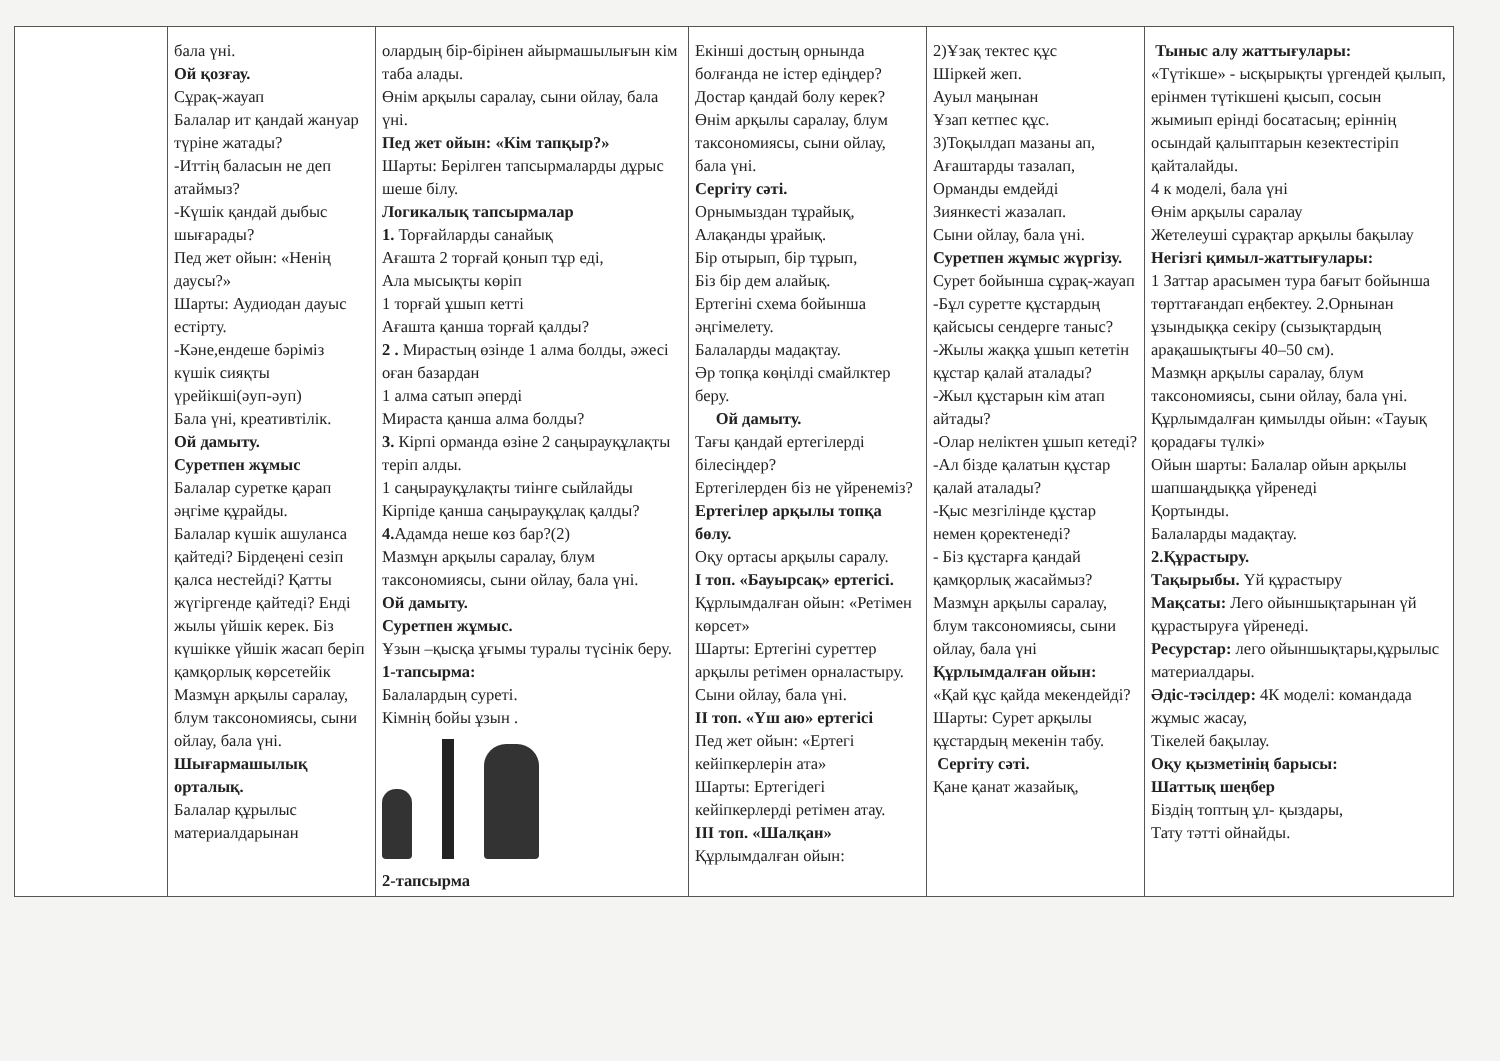| | бала үні. Ой қозғау. Сұрақ-жауап Балалар ит қандай жануар түріне жатады? -Иттің баласын не деп атаймыз? -Күшік қандай дыбыс шығарады? Пед жет ойын: «Ненің даусы?» Шарты: Аудиодан дауыс естірту. -Кәне,ендеше бәріміз күшік сияқты үрейікші(әуп-әуп) Бала үні, креативтілік. Ой дамыту. Суретпен жұмыс Балалар суретке қарап әңгіме құрайды. Балалар күшік ашуланса қайтеді? Бірдеңені сезіп қалса нестейді? Қатты жүгіргенде қайтеді? Енді жылы үйшік керек. Біз күшікке үйшік жасап беріп қамқорлық көрсетейік Мазмұн арқылы саралау, блум таксономиясы, сыни ойлау, бала үні. Шығармашылық орталық. Балалар құрылыс материалдарынан | олардың бір-бірінен айырмашылығын кім таба алады. Өнім арқылы саралау, сыни ойлау, бала үні. Пед жет ойын: «Кім тапқыр?» Шарты: Берілген тапсырмаларды дұрыс шеше білу. Логикалық тапсырмалар 1. Торғайларды санайық Ағашта 2 торғай қонып тұр еді, Ала мысықты көріп 1 торғай ұшып кетті Ағашта қанша торғай қалды? 2 . Мирастың өзінде 1 алма болды, әжесі оған базардан 1 алма сатып әперді Мирастa қанша алма болды? 3. Кірпі орманда өзіне 2 саңырауқұлақты теріп алды. 1 саңырауқұлақты тиінге сыйлайды Кірпіде қанша саңырауқұлақ қалды? 4. Адамда неше көз бар?(2) Мазмұн арқылы саралау, блум таксономиясы, сыни ойлау, бала үні. Ой дамыту. Суретпен жұмыс. Ұзын –қысқа ұғымы туралы түсінік беру. 1-тапсырма: Балалардың суреті. Кімнің бойы ұзын . 2-тапсырма | Екінші достың орнында болғанда не істер едіңдер? Достар қандай болу керек? Өнім арқылы саралау, блум таксономиясы, сыни ойлау, бала үні. Сергіту сәті. Орнымыздан тұрайық, Алақанды ұрайық. Бір отырып, бір тұрып, Біз бір дем алайық. Ертегіні схема бойынша әңгімелету. Балаларды мадақтау. Әр топқа көңілді смайлктер беру. Ой дамыту. Тағы қандай ертегілерді білесіңдер? Ертегілерден біз не үйренеміз? Ертегілер арқылы топқа бөлу. Оқу ортасы арқылы саралу. І топ. «Бауырсақ» ертегісі. Құрлымдалған ойын: «Ретімен көрсет» Шарты: Ертегіні суреттер арқылы ретімен орналастыру. Сыни ойлау, бала үні. ІІ топ. «Үш аю» ертегісі Пед жет ойын: «Ертегі кейіпкерлерін ата» Шарты: Ертегідегі кейіпкерлерді ретімен атау. ІІІ топ. «Шалқан» Құрлымдалған ойын: | 2)Ұзақ тектес құс Шіркей жеп. Ауыл маңынан Ұзап кетпес құс. 3)Тоқылдап мазаны ап, Ағаштарды тазалап, Орманды емдейді Зиянкесті жазалап. Сыни ойлау, бала үні. Суретпен жұмыс жүргізу. Сурет бойынша сұрақ-жауап -Бұл суретте құстардың қайсысы сендерге таныс? -Жылы жаққа ұшып кететін құстар қалай аталады? -Жыл құстарын кім атап айтады? -Олар неліктен ұшып кетеді? -Ал бізде қалатын құстар қалай аталады? -Қыс мезгілінде құстар немен қоректенеді? - Біз құстарға қандай қамқорлық жасаймыз? Мазмұн арқылы саралау, блум таксономиясы, сыни ойлау, бала үні Құрлымдалған ойын: «Қай құс қайда мекендейді? Шарты: Сурет арқылы құстардың мекенін табу. Сергіту сәті. Қане қанат жазайық, | Тыныс алу жаттығулары: «Түтікше» - ысқырықты үргендей қылып, ерінмен түтікшені қысып, сосын жымиып ерінді босатасың; еріннің осындай қалыптарын кезектестіріп қайталайды. 4 к моделі, бала үні Өнім арқылы саралау Жетелеуші сұрақтар арқылы бақылау Негізгі қимыл-жаттығулары: 1 Заттар арасымен тура бағыт бойынша төрттағандап еңбектеу. 2.Орнынан ұзындыққа секіру (сызықтардың арақашықтығы 40–50 см). Мазмқн арқылы саралау, блум таксономиясы, сыни ойлау, бала үні. Құрлымдалған қимылды ойын: «Тауық қорадағы түлкі» Ойын шарты: Балалар ойын арқылы шапшаңдыққа үйренеді Қортынды. Балаларды мадақтау. 2.Құрастыру. Тақырыбы. Үй құрастыру Мақсаты: Лего ойыншықтарынан үй құрастыруға үйренеді. Ресурстар: лего ойыншықтары,құрылыс материалдары. Әдіс-тәсілдер: 4К моделі: командада жұмыс жасау, Тікелей бақылау. Оқу қызметінің барысы: Шаттық шеңбер Біздің топтың ұл- қыздары, Тату тәтті ойнайды. |